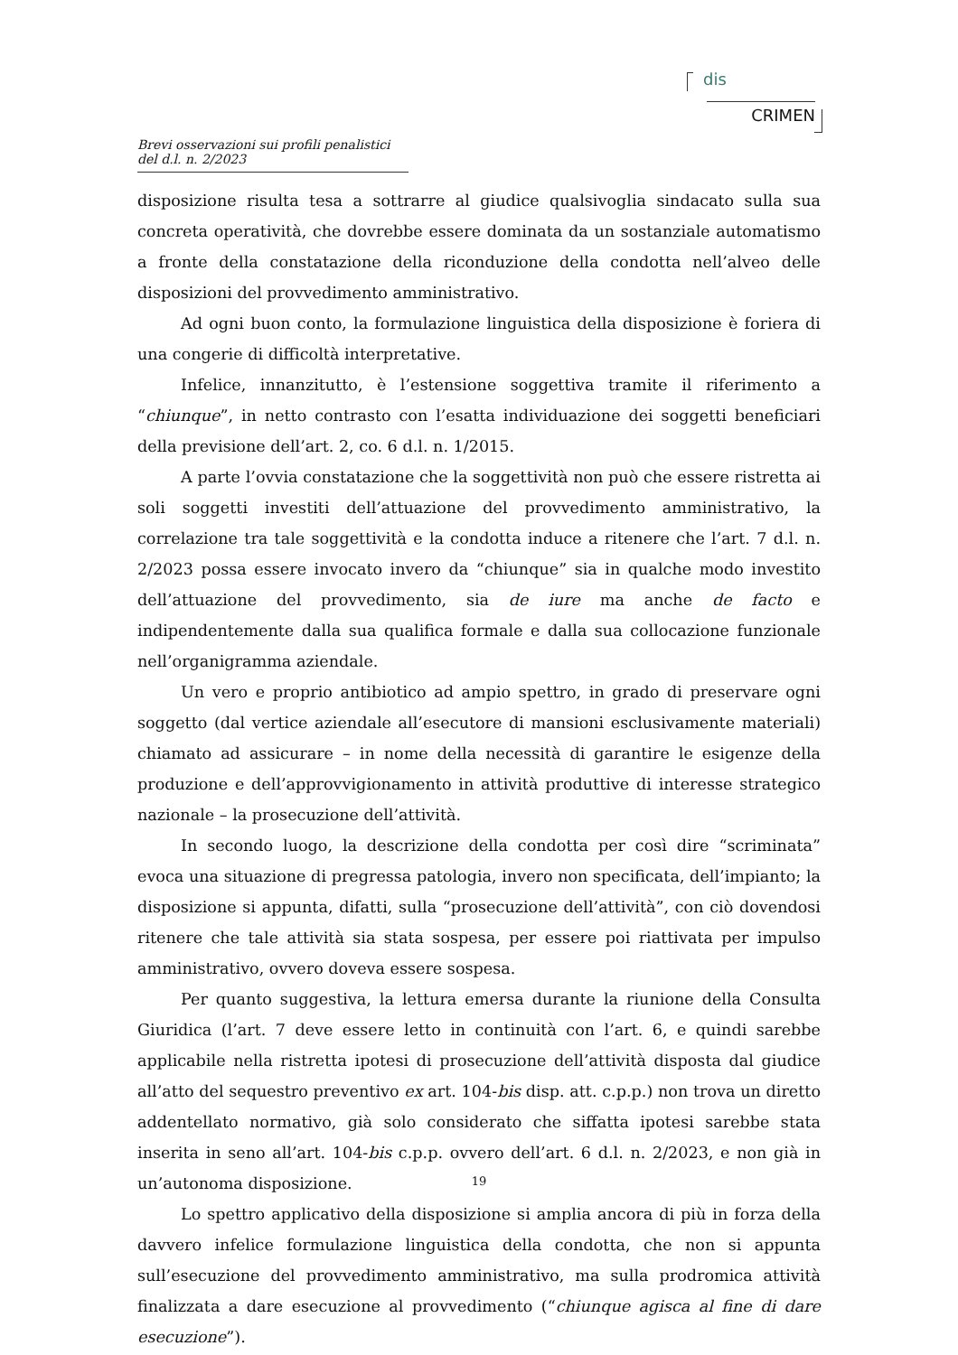dis
CRIMEN
Brevi osservazioni sui profili penalistici del d.l. n. 2/2023
disposizione risulta tesa a sottrarre al giudice qualsivoglia sindacato sulla sua concreta operatività, che dovrebbe essere dominata da un sostanziale automatismo a fronte della constatazione della riconduzione della condotta nell’alveo delle disposizioni del provvedimento amministrativo.
Ad ogni buon conto, la formulazione linguistica della disposizione è foriera di una congerie di difficoltà interpretative.
Infelice, innanzitutto, è l’estensione soggettiva tramite il riferimento a “chiunque”, in netto contrasto con l’esatta individuazione dei soggetti beneficiari della previsione dell’art. 2, co. 6 d.l. n. 1/2015.
A parte l’ovvia constatazione che la soggettività non può che essere ristretta ai soli soggetti investiti dell’attuazione del provvedimento amministrativo, la correlazione tra tale soggettività e la condotta induce a ritenere che l’art. 7 d.l. n. 2/2023 possa essere invocato invero da “chiunque” sia in qualche modo investito dell’attuazione del provvedimento, sia de iure ma anche de facto e indipendentemente dalla sua qualifica formale e dalla sua collocazione funzionale nell’organigramma aziendale.
Un vero e proprio antibiotico ad ampio spettro, in grado di preservare ogni soggetto (dal vertice aziendale all’esecutore di mansioni esclusivamente materiali) chiamato ad assicurare – in nome della necessità di garantire le esigenze della produzione e dell’approvvigionamento in attività produttive di interesse strategico nazionale – la prosecuzione dell’attività.
In secondo luogo, la descrizione della condotta per così dire “scriminata” evoca una situazione di pregressa patologia, invero non specificata, dell’impianto; la disposizione si appunta, difatti, sulla “prosecuzione dell’attività”, con ciò dovendosi ritenere che tale attività sia stata sospesa, per essere poi riattivata per impulso amministrativo, ovvero doveva essere sospesa.
Per quanto suggestiva, la lettura emersa durante la riunione della Consulta Giuridica (l’art. 7 deve essere letto in continuità con l’art. 6, e quindi sarebbe applicabile nella ristretta ipotesi di prosecuzione dell’attività disposta dal giudice all’atto del sequestro preventivo ex art. 104-bis disp. att. c.p.p.) non trova un diretto addentellato normativo, già solo considerato che siffatta ipotesi sarebbe stata inserita in seno all’art. 104-bis c.p.p. ovvero dell’art. 6 d.l. n. 2/2023, e non già in un’autonoma disposizione.
Lo spettro applicativo della disposizione si amplia ancora di più in forza della davvero infelice formulazione linguistica della condotta, che non si appunta sull’esecuzione del provvedimento amministrativo, ma sulla prodromica attività finalizzata a dare esecuzione al provvedimento (“chiunque agisca al fine di dare esecuzione”).
19